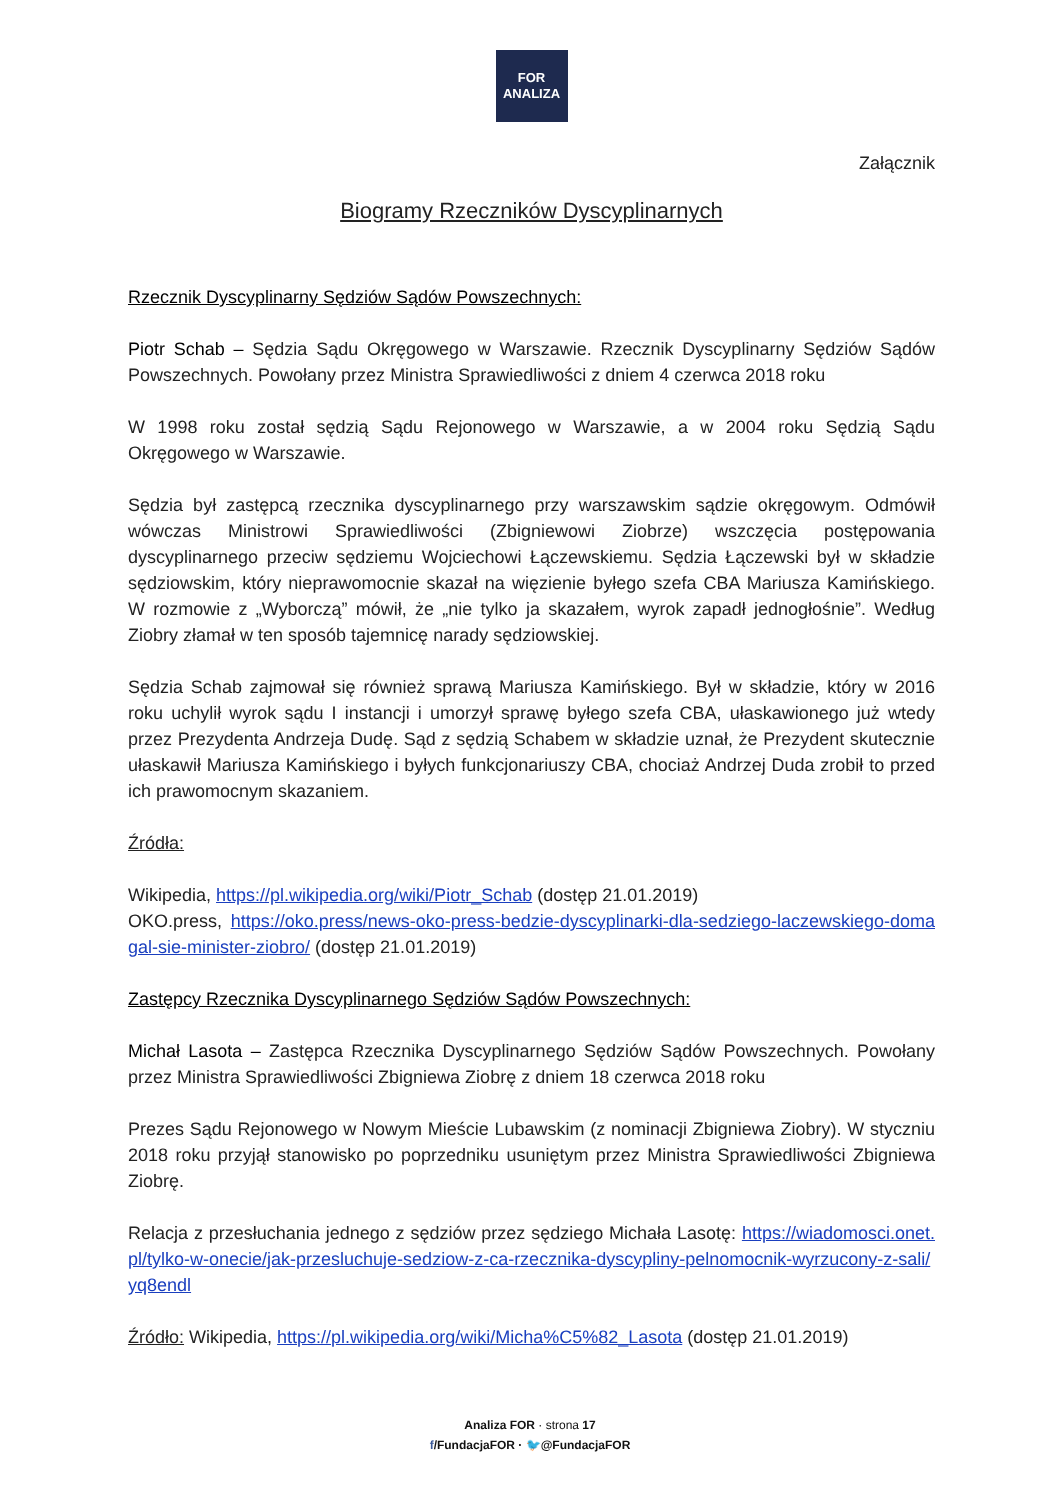FOR
ANALIZA
Załącznik
Biogramy Rzeczników Dyscyplinarnych
Rzecznik Dyscyplinarny Sędziów Sądów Powszechnych:
Piotr Schab – Sędzia Sądu Okręgowego w Warszawie. Rzecznik Dyscyplinarny Sędziów Sądów Powszechnych. Powołany przez Ministra Sprawiedliwości z dniem 4 czerwca 2018 roku
W 1998 roku został sędzią Sądu Rejonowego w Warszawie, a w 2004 roku Sędzią Sądu Okręgowego w Warszawie.
Sędzia był zastępcą rzecznika dyscyplinarnego przy warszawskim sądzie okręgowym. Odmówił wówczas Ministrowi Sprawiedliwości (Zbigniewowi Ziobrze) wszczęcia postępowania dyscyplinarnego przeciw sędziemu Wojciechowi Łączewskiemu. Sędzia Łączewski był w składzie sędziowskim, który nieprawomocnie skazał na więzienie byłego szefa CBA Mariusza Kamińskiego. W rozmowie z „Wyborczą” mówił, że „nie tylko ja skazałem, wyrok zapadł jednogłośnie”. Według Ziobry złamał w ten sposób tajemnicę narady sędziowskiej.
Sędzia Schab zajmował się również sprawą Mariusza Kamińskiego. Był w składzie, który w 2016 roku uchylił wyrok sądu I instancji i umorzył sprawę byłego szefa CBA, ułaskawionego już wtedy przez Prezydenta Andrzeja Dudę. Sąd z sędzią Schabem w składzie uznał, że Prezydent skutecznie ułaskawił Mariusza Kamińskiego i byłych funkcjonariuszy CBA, chociaż Andrzej Duda zrobił to przed ich prawomocnym skazaniem.
Źródła:
Wikipedia, https://pl.wikipedia.org/wiki/Piotr_Schab (dostęp 21.01.2019)
OKO.press, https://oko.press/news-oko-press-bedzie-dyscyplinarki-dla-sedziego-laczewskiego-domagal-sie-minister-ziobro/ (dostęp 21.01.2019)
Zastępcy Rzecznika Dyscyplinarnego Sędziów Sądów Powszechnych:
Michał Lasota – Zastępca Rzecznika Dyscyplinarnego Sędziów Sądów Powszechnych. Powołany przez Ministra Sprawiedliwości Zbigniewa Ziobrę z dniem 18 czerwca 2018 roku
Prezes Sądu Rejonowego w Nowym Mieście Lubawskim (z nominacji Zbigniewa Ziobry). W styczniu 2018 roku przyjął stanowisko po poprzedniku usuniętym przez Ministra Sprawiedliwości Zbigniewa Ziobrę.
Relacja z przesłuchania jednego z sędziów przez sędziego Michała Lasotę: https://wiadomosci.onet.pl/tylko-w-onecie/jak-przesluchuje-sedziow-z-ca-rzecznika-dyscypliny-pelnomocnik-wyrzucony-z-sali/yq8endl
Źródło: Wikipedia, https://pl.wikipedia.org/wiki/Micha%C5%82_Lasota (dostęp 21.01.2019)
Analiza FOR · strona 17
f/FundacjaFOR · 🐦@FundacjaFOR